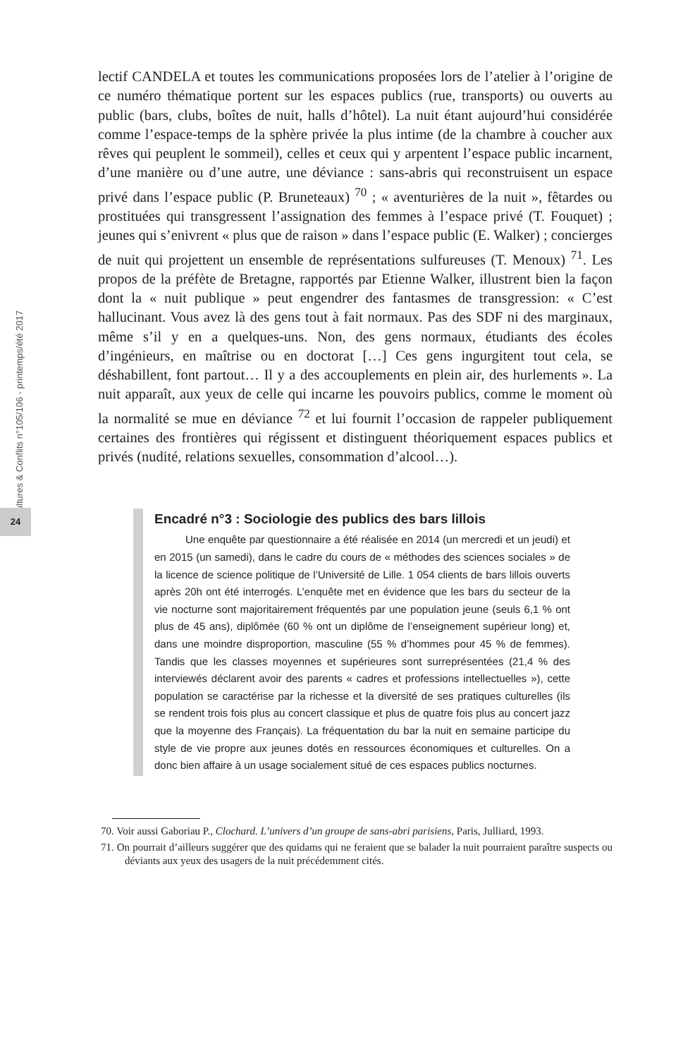Cultures & Conflits n°105/106 - printemps/été 2017
24
lectif CANDELA et toutes les communications proposées lors de l’atelier à l’origine de ce numéro thématique portent sur les espaces publics (rue, transports) ou ouverts au public (bars, clubs, boîtes de nuit, halls d’hôtel). La nuit étant aujourd’hui considérée comme l’espace-temps de la sphère privée la plus intime (de la chambre à coucher aux rêves qui peuplent le sommeil), celles et ceux qui y arpentent l’espace public incarnent, d’une manière ou d’une autre, une déviance : sans-abris qui reconstruisent un espace privé dans l’espace public (P. Bruneteaux) <sup>70</sup> ; « aventurières de la nuit », fêtardes ou prostituées qui transgressent l’assignation des femmes à l’espace privé (T. Fouquet) ; jeunes qui s’enivrent « plus que de raison » dans l’espace public (E. Walker) ; concierges de nuit qui projettent un ensemble de représentations sulfureuses (T. Menoux) <sup>71</sup>. Les propos de la préfète de Bretagne, rapportés par Etienne Walker, illustrent bien la façon dont la « nuit publique » peut engendrer des fantasmes de transgression: « C’est hallucinant. Vous avez là des gens tout à fait normaux. Pas des SDF ni des marginaux, même s’il y en a quelques-uns. Non, des gens normaux, étudiants des écoles d’ingénieurs, en maîtrise ou en doctorat […] Ces gens ingurgitent tout cela, se déshabillent, font partout… Il y a des accouplements en plein air, des hurlements ». La nuit apparaît, aux yeux de celle qui incarne les pouvoirs publics, comme le moment où la normalité se mue en déviance <sup>72</sup> et lui fournit l’occasion de rappeler publiquement certaines des frontières qui régissent et distinguent théoriquement espaces publics et privés (nudité, relations sexuelles, consommation d’alcool…).
Encadré n°3 : Sociologie des publics des bars lillois
Une enquête par questionnaire a été réalisée en 2014 (un mercredi et un jeudi) et en 2015 (un samedi), dans le cadre du cours de « méthodes des sciences sociales » de la licence de science politique de l’Université de Lille. 1 054 clients de bars lillois ouverts après 20h ont été interrogés. L’enquête met en évidence que les bars du secteur de la vie nocturne sont majoritairement fréquentés par une population jeune (seuls 6,1 % ont plus de 45 ans), diplômée (60 % ont un diplôme de l’enseignement supérieur long) et, dans une moindre disproportion, masculine (55 % d’hommes pour 45 % de femmes). Tandis que les classes moyennes et supérieures sont surreprésentées (21,4 % des interviewés déclarent avoir des parents « cadres et professions intellectuelles »), cette population se caractérise par la richesse et la diversité de ses pratiques culturelles (ils se rendent trois fois plus au concert classique et plus de quatre fois plus au concert jazz que la moyenne des Français). La fréquentation du bar la nuit en semaine participe du style de vie propre aux jeunes dotés en ressources économiques et culturelles. On a donc bien affaire à un usage socialement situé de ces espaces publics nocturnes.
70. Voir aussi Gaboriau P., Clochard. L’univers d’un groupe de sans-abri parisiens, Paris, Julliard, 1993.
71. On pourrait d’ailleurs suggérer que des quidams qui ne feraient que se balader la nuit pourraient paraître suspects ou déviants aux yeux des usagers de la nuit précédemment cités.